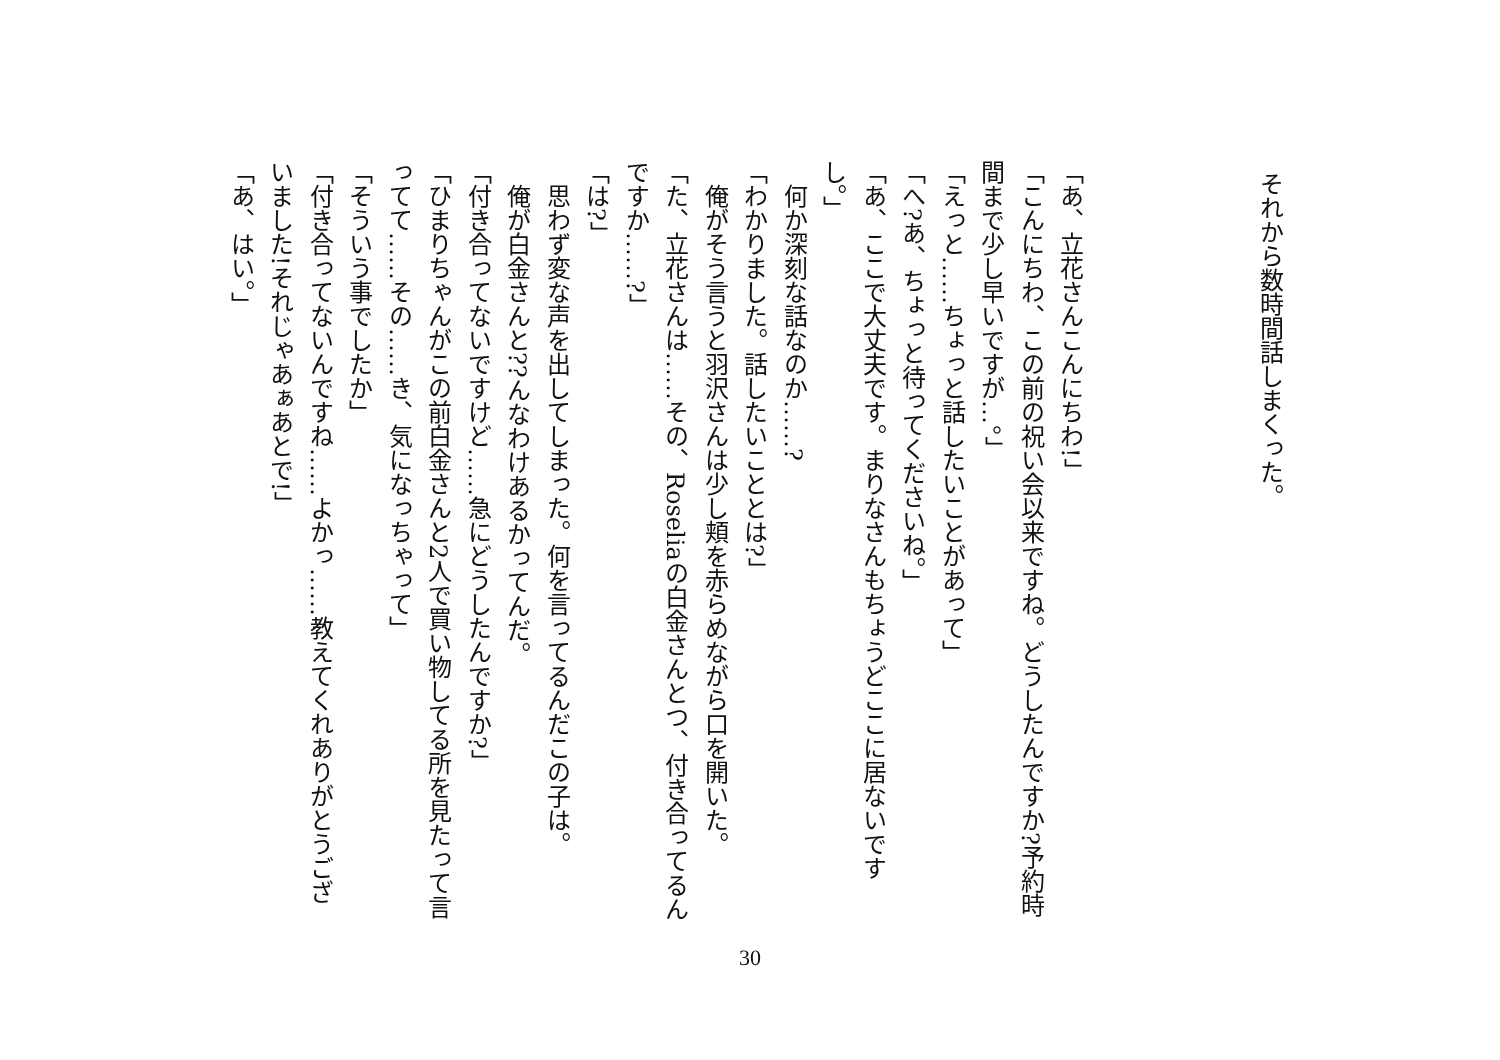それから数時間話しまくった。
「あ、立花さんこんにちわ!」
「こんにちわ、この前の祝い会以来ですね。どうしたんですか?予約時間まで少し早いですが…。」
「えっと……ちょっと話したいことがあって」
「へ?あ、ちょっと待ってくださいね。」
「あ、ここで大丈夫です。まりなさんもちょうどここに居ないですし。」
　何か深刻な話なのか……?
「わかりました。話したいこととは?」
　俺がそう言うと羽沢さんは少し頬を赤らめながら口を開いた。
「た、立花さんは……その、Roseliaの白金さんとつ、付き合ってるんですか……?」
「は?」
　思わず変な声を出してしまった。何を言ってるんだこの子は。
　俺が白金さんと??んなわけあるかってんだ。
「付き合ってないですけど……急にどうしたんですか?」
「ひまりちゃんがこの前白金さんと2人で買い物してる所を見たって言ってて……その……き、気になっちゃって」
「そういう事でしたか」
「付き合ってないんですね……よかっ……教えてくれありがとうございました!それじゃあぁあとで!」
「あ、はい。」
30